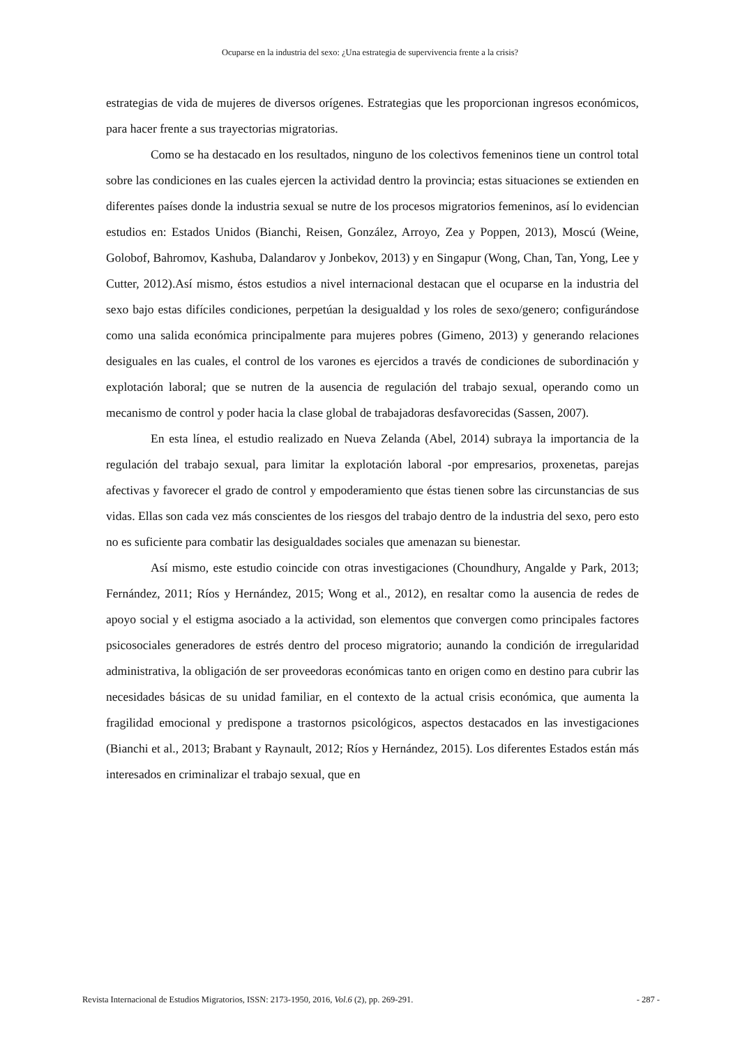Ocuparse en la industria del sexo: ¿Una estrategia de supervivencia frente a la crisis?
estrategias de vida de mujeres de diversos orígenes. Estrategias que les proporcionan ingresos económicos, para hacer frente a sus trayectorias migratorias.
Como se ha destacado en los resultados, ninguno de los colectivos femeninos tiene un control total sobre las condiciones en las cuales ejercen la actividad dentro la provincia; estas situaciones se extienden en diferentes países donde la industria sexual se nutre de los procesos migratorios femeninos, así lo evidencian estudios en: Estados Unidos (Bianchi, Reisen, González, Arroyo, Zea y Poppen, 2013), Moscú (Weine, Golobof, Bahromov, Kashuba, Dalandarov y Jonbekov, 2013) y en Singapur (Wong, Chan, Tan, Yong, Lee y Cutter, 2012).Así mismo, éstos estudios a nivel internacional destacan que el ocuparse en la industria del sexo bajo estas difíciles condiciones, perpetúan la desigualdad y los roles de sexo/genero; configurándose como una salida económica principalmente para mujeres pobres (Gimeno, 2013) y generando relaciones desiguales en las cuales, el control de los varones es ejercidos a través de condiciones de subordinación y explotación laboral; que se nutren de la ausencia de regulación del trabajo sexual, operando como un mecanismo de control y poder hacia la clase global de trabajadoras desfavorecidas (Sassen, 2007).
En esta línea, el estudio realizado en Nueva Zelanda (Abel, 2014) subraya la importancia de la regulación del trabajo sexual, para limitar la explotación laboral -por empresarios, proxenetas, parejas afectivas y favorecer el grado de control y empoderamiento que éstas tienen sobre las circunstancias de sus vidas. Ellas son cada vez más conscientes de los riesgos del trabajo dentro de la industria del sexo, pero esto no es suficiente para combatir las desigualdades sociales que amenazan su bienestar.
Así mismo, este estudio coincide con otras investigaciones (Choundhury, Angalde y Park, 2013; Fernández, 2011; Ríos y Hernández, 2015; Wong et al., 2012), en resaltar como la ausencia de redes de apoyo social y el estigma asociado a la actividad, son elementos que convergen como principales factores psicosociales generadores de estrés dentro del proceso migratorio; aunando la condición de irregularidad administrativa, la obligación de ser proveedoras económicas tanto en origen como en destino para cubrir las necesidades básicas de su unidad familiar, en el contexto de la actual crisis económica, que aumenta la fragilidad emocional y predispone a trastornos psicológicos, aspectos destacados en las investigaciones (Bianchi et al., 2013; Brabant y Raynault, 2012; Ríos y Hernández, 2015). Los diferentes Estados están más interesados en criminalizar el trabajo sexual, que en
Revista Internacional de Estudios Migratorios, ISSN: 2173-1950, 2016, Vol.6 (2), pp. 269-291. - 287 -